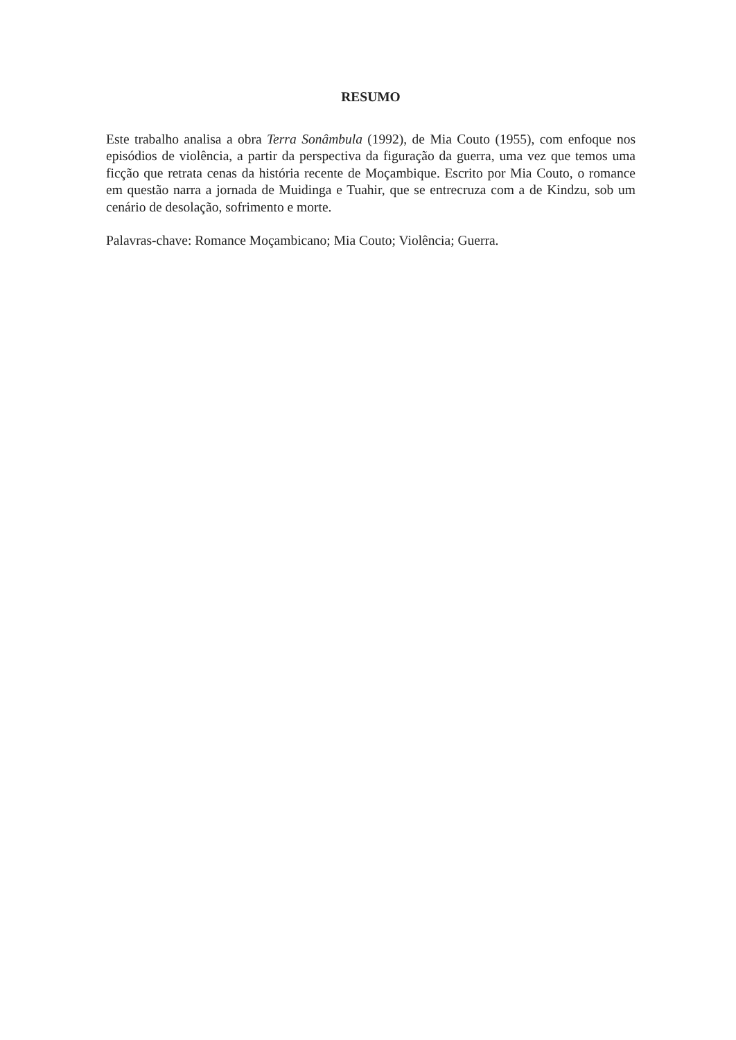RESUMO
Este trabalho analisa a obra Terra Sonâmbula (1992), de Mia Couto (1955), com enfoque nos episódios de violência, a partir da perspectiva da figuração da guerra, uma vez que temos uma ficção que retrata cenas da história recente de Moçambique. Escrito por Mia Couto, o romance em questão narra a jornada de Muidinga e Tuahir, que se entrecruza com a de Kindzu, sob um cenário de desolação, sofrimento e morte.
Palavras-chave: Romance Moçambicano; Mia Couto; Violência; Guerra.